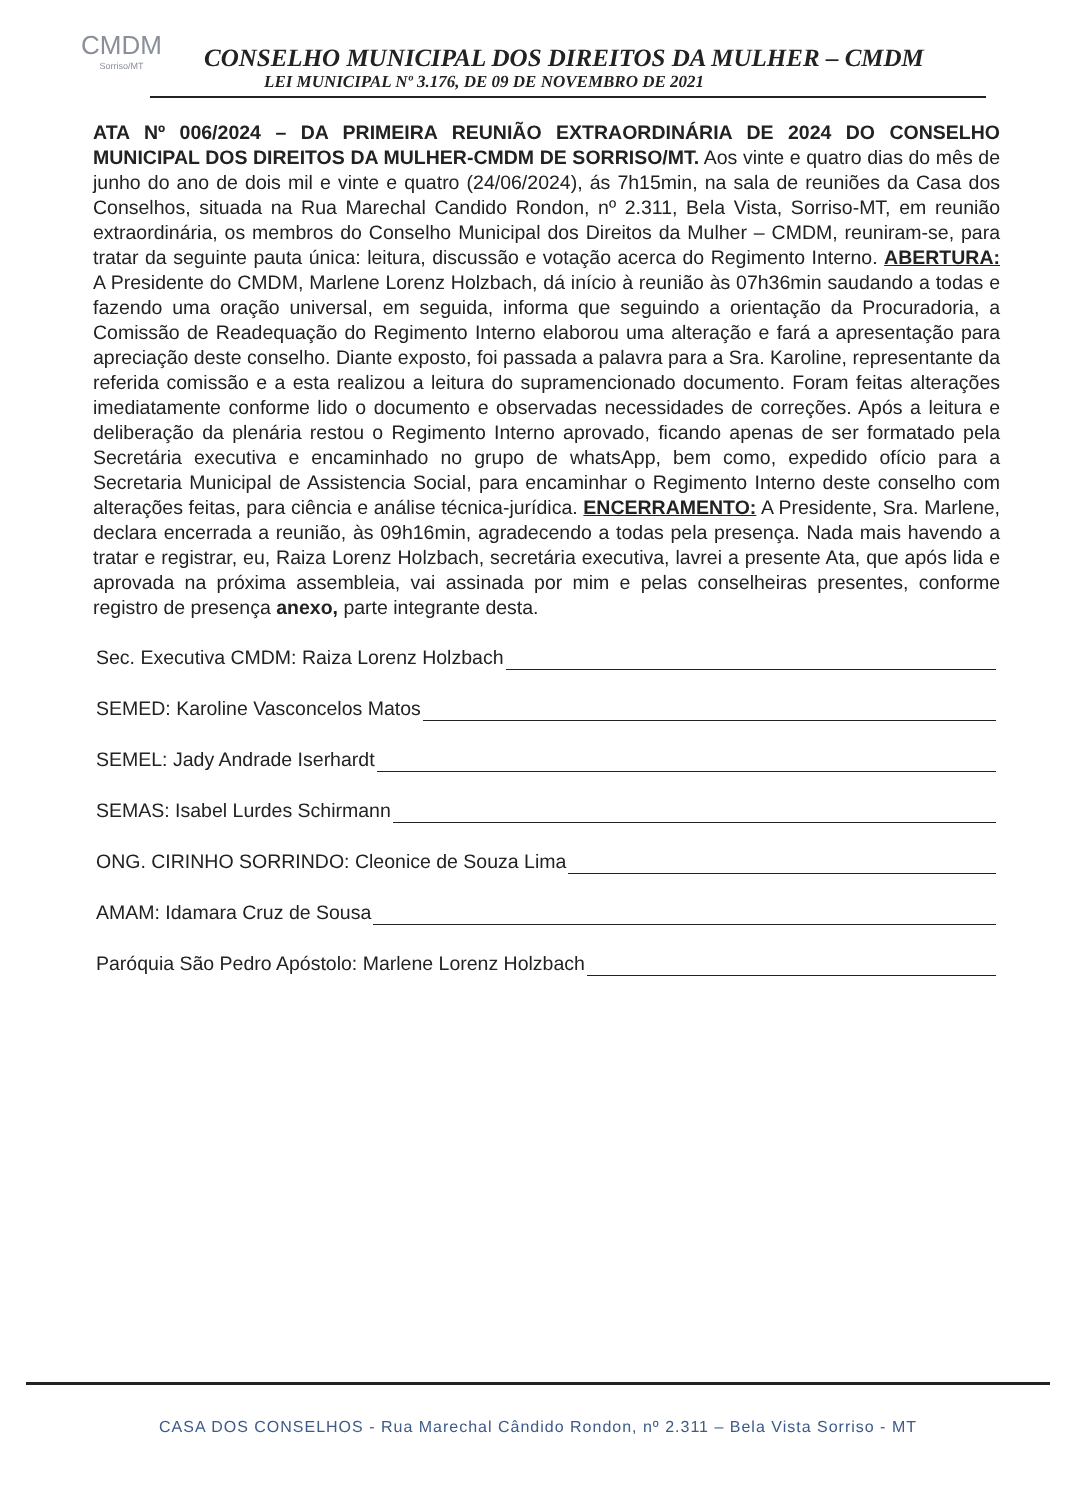CMDM
Sorriso/MT
CONSELHO MUNICIPAL DOS DIREITOS DA MULHER – CMDM
LEI MUNICIPAL Nº 3.176, DE 09 DE NOVEMBRO DE 2021
ATA Nº 006/2024 – DA PRIMEIRA REUNIÃO EXTRAORDINÁRIA DE 2024 DO CONSELHO MUNICIPAL DOS DIREITOS DA MULHER-CMDM DE SORRISO/MT. Aos vinte e quatro dias do mês de junho do ano de dois mil e vinte e quatro (24/06/2024), ás 7h15min, na sala de reuniões da Casa dos Conselhos, situada na Rua Marechal Candido Rondon, nº 2.311, Bela Vista, Sorriso-MT, em reunião extraordinária, os membros do Conselho Municipal dos Direitos da Mulher – CMDM, reuniram-se, para tratar da seguinte pauta única: leitura, discussão e votação acerca do Regimento Interno. ABERTURA: A Presidente do CMDM, Marlene Lorenz Holzbach, dá início à reunião às 07h36min saudando a todas e fazendo uma oração universal, em seguida, informa que seguindo a orientação da Procuradoria, a Comissão de Readequação do Regimento Interno elaborou uma alteração e fará a apresentação para apreciação deste conselho. Diante exposto, foi passada a palavra para a Sra. Karoline, representante da referida comissão e a esta realizou a leitura do supramencionado documento. Foram feitas alterações imediatamente conforme lido o documento e observadas necessidades de correções. Após a leitura e deliberação da plenária restou o Regimento Interno aprovado, ficando apenas de ser formatado pela Secretária executiva e encaminhado no grupo de whatsApp, bem como, expedido ofício para a Secretaria Municipal de Assistencia Social, para encaminhar o Regimento Interno deste conselho com alterações feitas, para ciência e análise técnica-jurídica. ENCERRAMENTO: A Presidente, Sra. Marlene, declara encerrada a reunião, às 09h16min, agradecendo a todas pela presença. Nada mais havendo a tratar e registrar, eu, Raiza Lorenz Holzbach, secretária executiva, lavrei a presente Ata, que após lida e aprovada na próxima assembleia, vai assinada por mim e pelas conselheiras presentes, conforme registro de presença anexo, parte integrante desta.
Sec. Executiva CMDM: Raiza Lorenz Holzbach
SEMED: Karoline Vasconcelos Matos
SEMEL: Jady Andrade Iserhardt
SEMAS: Isabel Lurdes Schirmann
ONG. CIRINHO SORRINDO: Cleonice de Souza Lima
AMAM: Idamara Cruz de Sousa
Paróquia São Pedro Apóstolo: Marlene Lorenz Holzbach
CASA DOS CONSELHOS - Rua Marechal Cândido Rondon, nº 2.311 – Bela Vista Sorriso - MT